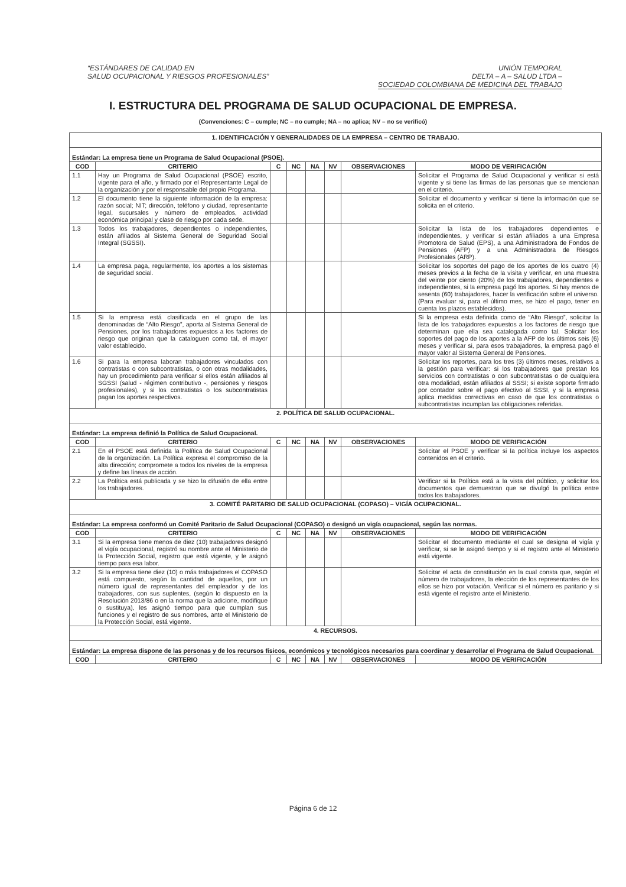“ESTÁNDARES DE CALIDAD EN
SALUD OCUPACIONAL Y RIESGOS PROFESIONALES”
UNIÓN TEMPORAL
DELTA – A – SALUD LTDA –
SOCIEDAD COLOMBIANA DE MEDICINA DEL TRABAJO
I. ESTRUCTURA DEL PROGRAMA DE SALUD OCUPACIONAL DE EMPRESA.
(Convenciones: C – cumple; NC – no cumple; NA – no aplica; NV – no se verificó)
| 1. IDENTIFICACIÓN Y GENERALIDADES DE LA EMPRESA – CENTRO DE TRABAJO. | | | | | | | |
| Estándar: La empresa tiene un Programa de Salud Ocupacional (PSOE). | | | | | | | |
| COD | CRITERIO | C | NC | NA | NV | OBSERVACIONES | MODO DE VERIFICACIÓN |
| 1.1 | Hay un Programa de Salud Ocupacional (PSOE) escrito, vigente para el año, y firmado por el Representante Legal de la organización y por el responsable del propio Programa. | | | | | | Solicitar el Programa de Salud Ocupacional y verificar si está vigente y si tiene las firmas de las personas que se mencionan en el criterio. |
| 1.2 | El documento tiene la siguiente información de la empresa: razón social; NIT; dirección, teléfono y ciudad, representante legal, sucursales y número de empleados, actividad económica principal y clase de riesgo por cada sede. | | | | | | Solicitar el documento y verificar si tiene la información que se solicita en el criterio. |
| 1.3 | Todos los trabajadores, dependientes o independientes, están afiliados al Sistema General de Seguridad Social Integral (SGSSI). | | | | | | Solicitar la lista de los trabajadores dependientes e independientes, y verificar si están afiliados a una Empresa Promotora de Salud (EPS), a una Administradora de Fondos de Pensiones (AFP) y a una Administradora de Riesgos Profesionales (ARP). |
| 1.4 | La empresa paga, regularmente, los aportes a los sistemas de seguridad social. | | | | | | Solicitar los soportes del pago de los aportes de los cuatro (4) meses previos a la fecha de la visita y verificar, en una muestra del veinte por ciento (20%) de los trabajadores, dependientes e independientes, si la empresa pagó los aportes. Si hay menos de sesenta (60) trabajadores, hacer la verificación sobre el universo. (Para evaluar si, para el último mes, se hizo el pago, tener en cuenta los plazos establecidos). |
| 1.5 | Si la empresa está clasificada en el grupo de las denominadas de “Alto Riesgo”, aporta al Sistema General de Pensiones, por los trabajadores expuestos a los factores de riesgo que originan que la cataloguen como tal, el mayor valor establecido. | | | | | | Si la empresa esta definida como de “Alto Riesgo”, solicitar la lista de los trabajadores expuestos a los factores de riesgo que determinan que ella sea catalogada como tal. Solicitar los soportes del pago de los aportes a la AFP de los últimos seis (6) meses y verificar si, para esos trabajadores, la empresa pagó el mayor valor al Sistema General de Pensiones. |
| 1.6 | Si para la empresa laboran trabajadores vinculados con contratistas o con subcontratistas, o con otras modalidades, hay un procedimiento para verificar si ellos están afiliados al SGSSI (salud - régimen contributivo -, pensiones y riesgos profesionales), y si los contratistas o los subcontratistas pagan los aportes respectivos. | | | | | | Solicitar los reportes, para los tres (3) últimos meses, relativos a la gestión para verificar: si los trabajadores que prestan los servicios con contratistas o con subcontratistas o de cualquiera otra modalidad, están afiliados al SSSI; si existe soporte firmado por contador sobre el pago efectivo al SSSI, y si la empresa aplica medidas correctivas en caso de que los contratistas o subcontratistas incumplan las obligaciones referidas. |
| 2. POLÍTICA DE SALUD OCUPACIONAL. | | | | | | | |
| Estándar: La empresa definió la Política de Salud Ocupacional. | | | | | | | |
| COD | CRITERIO | C | NC | NA | NV | OBSERVACIONES | MODO DE VERIFICACIÓN |
| 2.1 | En el PSOE está definida la Política de Salud Ocupacional de la organización. La Política expresa el compromiso de la alta dirección; compromete a todos los niveles de la empresa y define las líneas de acción. | | | | | | Solicitar el PSOE y verificar si la política incluye los aspectos contenidos en el criterio. |
| 2.2 | La Política está publicada y se hizo la difusión de ella entre los trabajadores. | | | | | | Verificar si la Política está a la vista del público, y solicitar los documentos que demuestran que se divulgó la política entre todos los trabajadores. |
| 3. COMITÉ PARITARIO DE SALUD OCUPACIONAL (COPASO) – VIGÍA OCUPACIONAL. | | | | | | | |
| Estándar: La empresa conformó un Comité Paritario de Salud Ocupacional (COPASO) o designó un vigía ocupacional, según las normas. | | | | | | | |
| COD | CRITERIO | C | NC | NA | NV | OBSERVACIONES | MODO DE VERIFICACIÓN |
| 3.1 | Si la empresa tiene menos de diez (10) trabajadores designó el vigía ocupacional, registró su nombre ante el Ministerio de la Protección Social, registro que está vigente, y le asignó tiempo para esa labor. | | | | | | Solicitar el documento mediante el cual se designa el vigía y verificar, si se le asignó tiempo y si el registro ante el Ministerio está vigente. |
| 3.2 | Si la empresa tiene diez (10) o más trabajadores el COPASO está compuesto, según la cantidad de aquellos, por un número igual de representantes del empleador y de los trabajadores, con sus suplentes, (según lo dispuesto en la Resolución 2013/86 o en la norma que la adicione, modifique o sustituya), les asignó tiempo para que cumplan sus funciones y el registro de sus nombres, ante el Ministerio de la Protección Social, está vigente. | | | | | | Solicitar el acta de constitución en la cual consta que, según el número de trabajadores, la elección de los representantes de los ellos se hizo por votación. Verificar si el número es paritario y si está vigente el registro ante el Ministerio. |
| 4. RECURSOS. | | | | | | | |
| Estándar: La empresa dispone de las personas y de los recursos físicos, económicos y tecnológicos necesarios para coordinar y desarrollar el Programa de Salud Ocupacional. | | | | | | | |
| COD | CRITERIO | C | NC | NA | NV | OBSERVACIONES | MODO DE VERIFICACIÓN |
Página 6 de 12